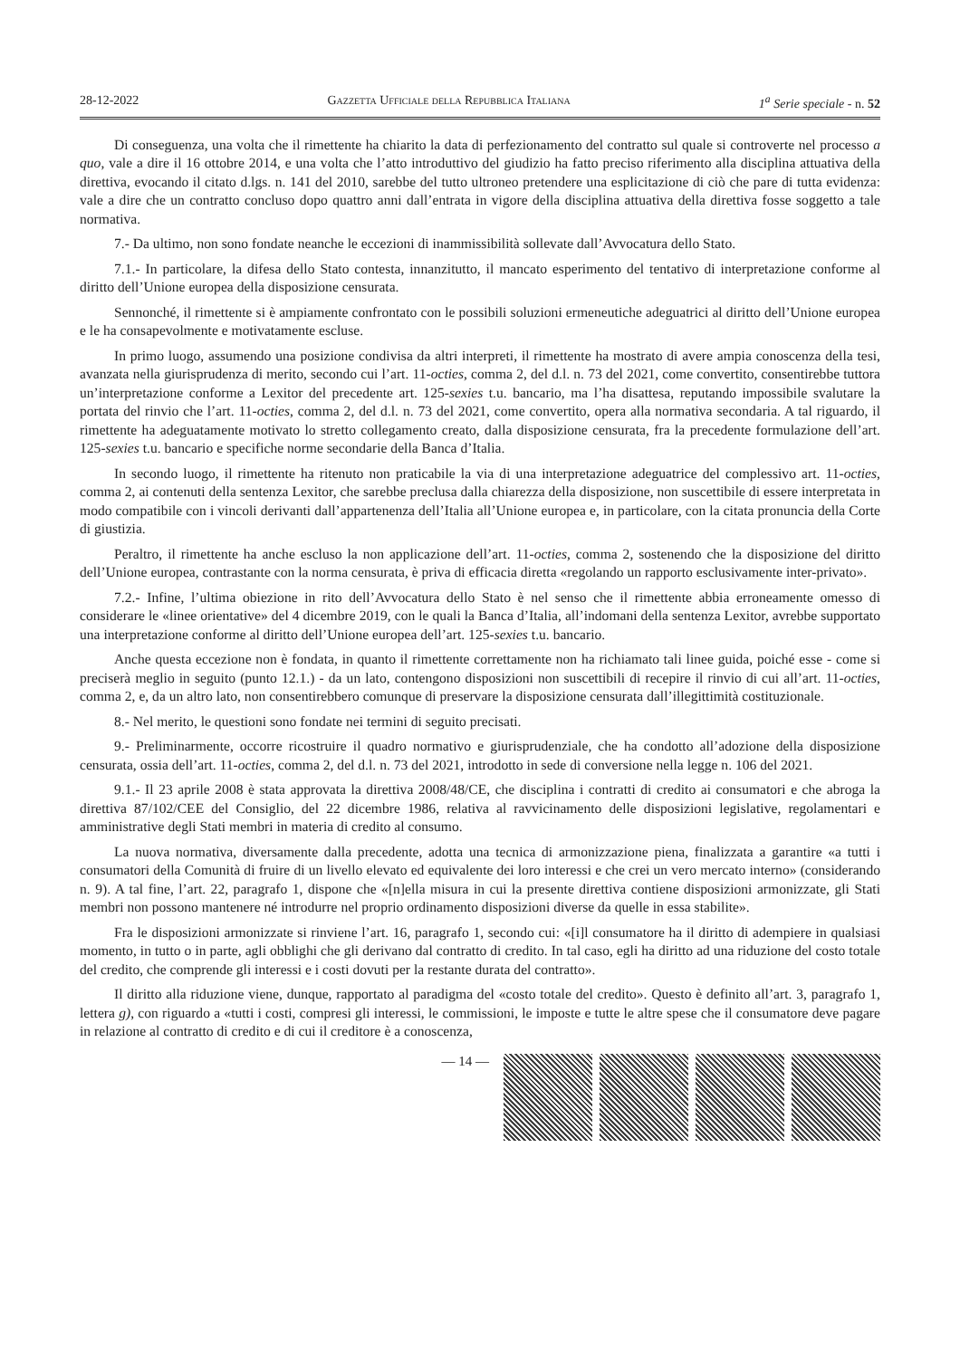28-12-2022 Gazzetta Ufficiale della Repubblica Italiana 1<sup>a</sup> Serie speciale - n. 52
Di conseguenza, una volta che il rimettente ha chiarito la data di perfezionamento del contratto sul quale si controverte nel processo a quo, vale a dire il 16 ottobre 2014, e una volta che l’atto introduttivo del giudizio ha fatto preciso riferimento alla disciplina attuativa della direttiva, evocando il citato d.lgs. n. 141 del 2010, sarebbe del tutto ultroneo pretendere una esplicitazione di ciò che pare di tutta evidenza: vale a dire che un contratto concluso dopo quattro anni dall’entrata in vigore della disciplina attuativa della direttiva fosse soggetto a tale normativa.
7.- Da ultimo, non sono fondate neanche le eccezioni di inammissibilità sollevate dall’Avvocatura dello Stato.
7.1.- In particolare, la difesa dello Stato contesta, innanzitutto, il mancato esperimento del tentativo di interpretazione conforme al diritto dell’Unione europea della disposizione censurata.
Sennonché, il rimettente si è ampiamente confrontato con le possibili soluzioni ermeneutiche adeguatrici al diritto dell’Unione europea e le ha consapevolmente e motivatamente escluse.
In primo luogo, assumendo una posizione condivisa da altri interpreti, il rimettente ha mostrato di avere ampia conoscenza della tesi, avanzata nella giurisprudenza di merito, secondo cui l’art. 11-octies, comma 2, del d.l. n. 73 del 2021, come convertito, consentirebbe tuttora un’interpretazione conforme a Lexitor del precedente art. 125-sexies t.u. bancario, ma l’ha disattesa, reputando impossibile svalutare la portata del rinvio che l’art. 11-octies, comma 2, del d.l. n. 73 del 2021, come convertito, opera alla normativa secondaria. A tal riguardo, il rimettente ha adeguatamente motivato lo stretto collegamento creato, dalla disposizione censurata, fra la precedente formulazione dell’art. 125-sexies t.u. bancario e specifiche norme secondarie della Banca d’Italia.
In secondo luogo, il rimettente ha ritenuto non praticabile la via di una interpretazione adeguatrice del complessivo art. 11-octies, comma 2, ai contenuti della sentenza Lexitor, che sarebbe preclusa dalla chiarezza della disposizione, non suscettibile di essere interpretata in modo compatibile con i vincoli derivanti dall’appartenenza dell’Italia all’Unione europea e, in particolare, con la citata pronuncia della Corte di giustizia.
Peraltro, il rimettente ha anche escluso la non applicazione dell’art. 11-octies, comma 2, sostenendo che la disposizione del diritto dell’Unione europea, contrastante con la norma censurata, è priva di efficacia diretta «regolando un rapporto esclusivamente inter-privato».
7.2.- Infine, l’ultima obiezione in rito dell’Avvocatura dello Stato è nel senso che il rimettente abbia erroneamente omesso di considerare le «linee orientative» del 4 dicembre 2019, con le quali la Banca d’Italia, all’indomani della sentenza Lexitor, avrebbe supportato una interpretazione conforme al diritto dell’Unione europea dell’art. 125-sexies t.u. bancario.
Anche questa eccezione non è fondata, in quanto il rimettente correttamente non ha richiamato tali linee guida, poiché esse - come si preciserà meglio in seguito (punto 12.1.) - da un lato, contengono disposizioni non suscettibili di recepire il rinvio di cui all’art. 11-octies, comma 2, e, da un altro lato, non consentirebbero comunque di preservare la disposizione censurata dall’illegittimità costituzionale.
8.- Nel merito, le questioni sono fondate nei termini di seguito precisati.
9.- Preliminarmente, occorre ricostruire il quadro normativo e giurisprudenziale, che ha condotto all’adozione della disposizione censurata, ossia dell’art. 11-octies, comma 2, del d.l. n. 73 del 2021, introdotto in sede di conversione nella legge n. 106 del 2021.
9.1.- Il 23 aprile 2008 è stata approvata la direttiva 2008/48/CE, che disciplina i contratti di credito ai consumatori e che abroga la direttiva 87/102/CEE del Consiglio, del 22 dicembre 1986, relativa al ravvicinamento delle disposizioni legislative, regolamentari e amministrative degli Stati membri in materia di credito al consumo.
La nuova normativa, diversamente dalla precedente, adotta una tecnica di armonizzazione piena, finalizzata a garantire «a tutti i consumatori della Comunità di fruire di un livello elevato ed equivalente dei loro interessi e che crei un vero mercato interno» (considerando n. 9). A tal fine, l’art. 22, paragrafo 1, dispone che «[n]ella misura in cui la presente direttiva contiene disposizioni armonizzate, gli Stati membri non possono mantenere né introdurre nel proprio ordinamento disposizioni diverse da quelle in essa stabilite».
Fra le disposizioni armonizzate si rinviene l’art. 16, paragrafo 1, secondo cui: «[i]l consumatore ha il diritto di adempiere in qualsiasi momento, in tutto o in parte, agli obblighi che gli derivano dal contratto di credito. In tal caso, egli ha diritto ad una riduzione del costo totale del credito, che comprende gli interessi e i costi dovuti per la restante durata del contratto».
Il diritto alla riduzione viene, dunque, rapportato al paradigma del «costo totale del credito». Questo è definito all’art. 3, paragrafo 1, lettera g), con riguardo a «tutti i costi, compresi gli interessi, le commissioni, le imposte e tutte le altre spese che il consumatore deve pagare in relazione al contratto di credito e di cui il creditore è a conoscenza,
— 14 —